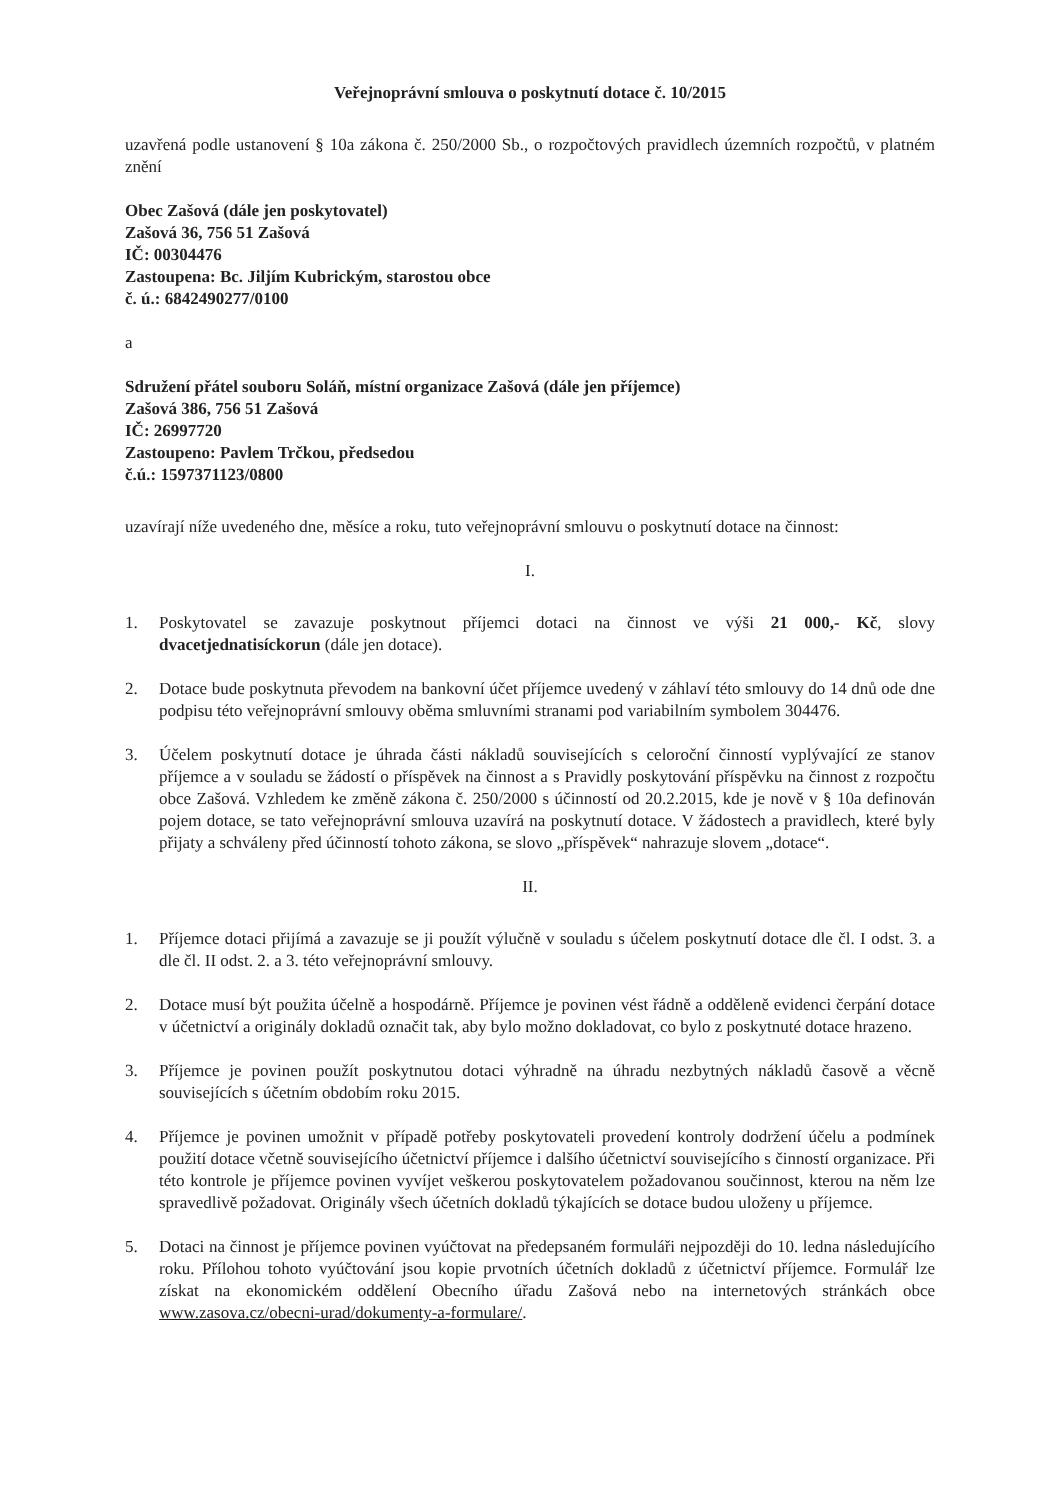Veřejnoprávní smlouva o poskytnutí dotace č. 10/2015
uzavřená podle ustanovení § 10a zákona č. 250/2000 Sb., o rozpočtových pravidlech územních rozpočtů, v platném znění
Obec Zašová (dále jen poskytovatel)
Zašová 36, 756 51 Zašová
IČ: 00304476
Zastoupena: Bc. Jiljím Kubrickým, starostou obce
č. ú.: 6842490277/0100
a
Sdružení přátel souboru Soláň, místní organizace Zašová (dále jen příjemce)
Zašová 386, 756 51 Zašová
IČ: 26997720
Zastoupeno: Pavlem Trčkou, předsedou
č.ú.: 1597371123/0800
uzavírají níže uvedeného dne, měsíce a roku, tuto veřejnoprávní smlouvu o poskytnutí dotace na činnost:
I.
1. Poskytovatel se zavazuje poskytnout příjemci dotaci na činnost ve výši 21 000,- Kč, slovy dvacetjednatisíckorun (dále jen dotace).
2. Dotace bude poskytnuta převodem na bankovní účet příjemce uvedený v záhlaví této smlouvy do 14 dnů ode dne podpisu této veřejnoprávní smlouvy oběma smluvními stranami pod variabilním symbolem 304476.
3. Účelem poskytnutí dotace je úhrada části nákladů souvisejících s celoroční činností vyplývající ze stanov příjemce a v souladu se žádostí o příspěvek na činnost a s Pravidly poskytování příspěvku na činnost z rozpočtu obce Zašová. Vzhledem ke změně zákona č. 250/2000 s účinností od 20.2.2015, kde je nově v § 10a definován pojem dotace, se tato veřejnoprávní smlouva uzavírá na poskytnutí dotace. V žádostech a pravidlech, které byly přijaty a schváleny před účinností tohoto zákona, se slovo „příspěvek“ nahrazuje slovem „dotace“.
II.
1. Příjemce dotaci přijímá a zavazuje se ji použít výlučně v souladu s účelem poskytnutí dotace dle čl. I odst. 3. a dle čl. II odst. 2. a 3. této veřejnoprávní smlouvy.
2. Dotace musí být použita účelně a hospodárně. Příjemce je povinen vést řádně a odděleně evidenci čerpání dotace v účetnictví a originály dokladů označit tak, aby bylo možno dokladovat, co bylo z poskytnuté dotace hrazeno.
3. Příjemce je povinen použít poskytnutou dotaci výhradně na úhradu nezbytných nákladů časově a věcně souvisejících s účetním obdobím roku 2015.
4. Příjemce je povinen umožnit v případě potřeby poskytovateli provedení kontroly dodržení účelu a podmínek použití dotace včetně souvisejícího účetnictví příjemce i dalšího účetnictví souvisejícího s činností organizace. Při této kontrole je příjemce povinen vyvíjet veškerou poskytovatelem požadovanou součinnost, kterou na něm lze spravedlivě požadovat. Originály všech účetních dokladů týkajících se dotace budou uloženy u příjemce.
5. Dotaci na činnost je příjemce povinen vyúčtovat na předepsaném formuláři nejpozději do 10. ledna následujícího roku. Přílohou tohoto vyúčtování jsou kopie prvotních účetních dokladů z účetnictví příjemce. Formulář lze získat na ekonomickém oddělení Obecního úřadu Zašová nebo na internetových stránkách obce www.zasova.cz/obecni-urad/dokumenty-a-formulare/.